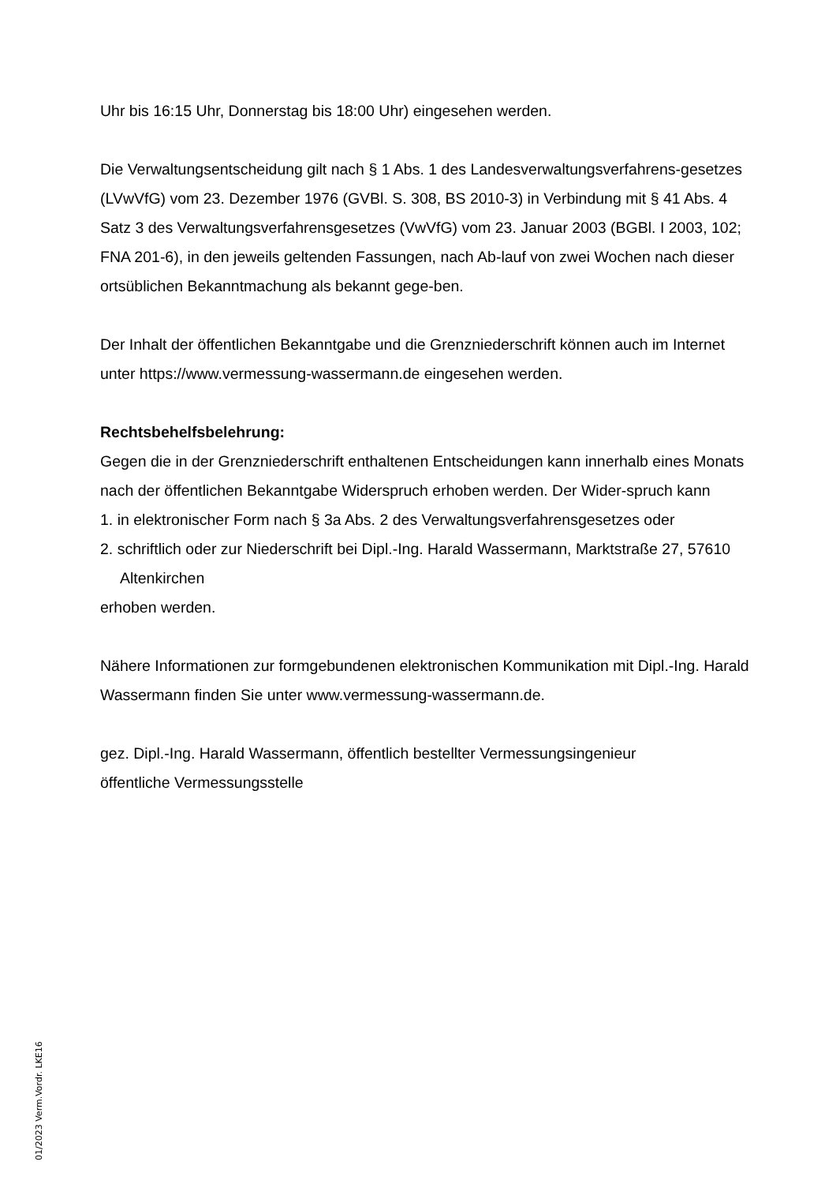Uhr bis 16:15 Uhr, Donnerstag bis 18:00 Uhr) eingesehen werden.
Die Verwaltungsentscheidung gilt nach § 1 Abs. 1 des Landesverwaltungsverfahrens-gesetzes (LVwVfG) vom 23. Dezember 1976 (GVBl. S. 308, BS 2010-3) in Verbindung mit § 41 Abs. 4 Satz 3 des Verwaltungsverfahrensgesetzes (VwVfG) vom 23. Januar 2003 (BGBl. I 2003, 102; FNA 201-6), in den jeweils geltenden Fassungen, nach Ab-lauf von zwei Wochen nach dieser ortsüblichen Bekanntmachung als bekannt gege-ben.
Der Inhalt der öffentlichen Bekanntgabe und die Grenzniederschrift können auch im Internet unter https://www.vermessung-wassermann.de eingesehen werden.
Rechtsbehelfsbelehrung:
Gegen die in der Grenzniederschrift enthaltenen Entscheidungen kann innerhalb eines Monats nach der öffentlichen Bekanntgabe Widerspruch erhoben werden. Der Wider-spruch kann
1. in elektronischer Form nach § 3a Abs. 2 des Verwaltungsverfahrensgesetzes oder
2. schriftlich oder zur Niederschrift bei Dipl.-Ing. Harald Wassermann, Marktstraße 27, 57610 Altenkirchen
erhoben werden.
Nähere Informationen zur formgebundenen elektronischen Kommunikation mit Dipl.-Ing. Harald Wassermann finden Sie unter www.vermessung-wassermann.de.
gez. Dipl.-Ing. Harald Wassermann, öffentlich bestellter Vermessungsingenieur
öffentliche Vermessungsstelle
01/2023 Verm.Vordr. LKE16